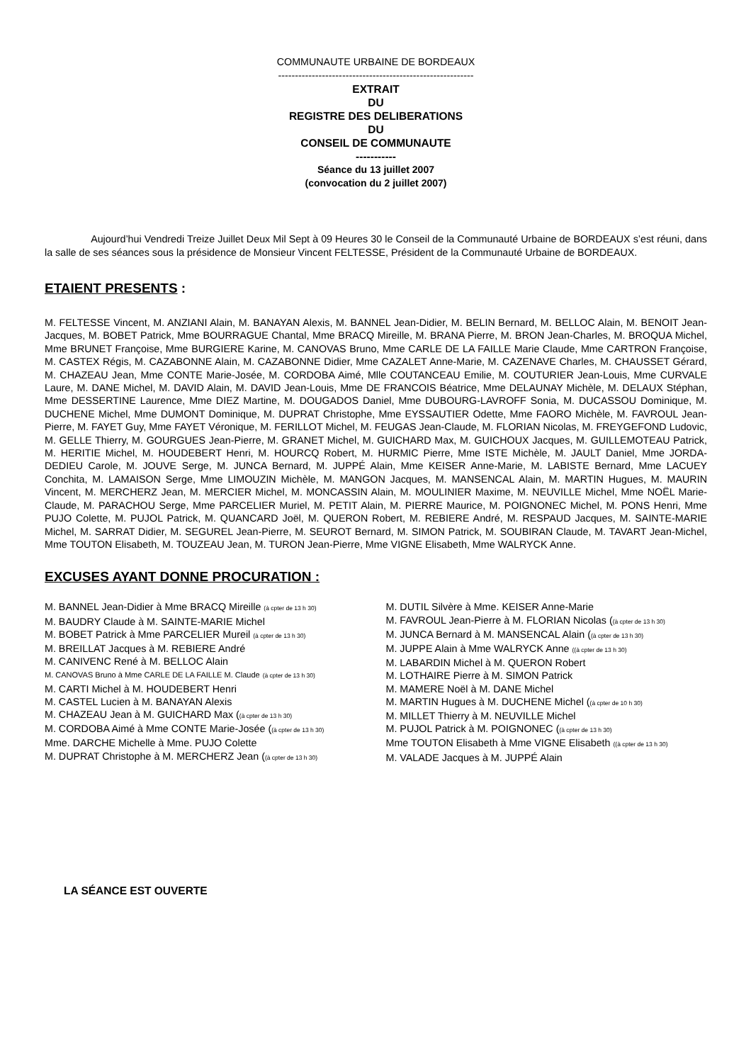COMMUNAUTE URBAINE DE BORDEAUX
----------------------------------------------------------
EXTRAIT
DU
REGISTRE DES DELIBERATIONS
DU
CONSEIL DE COMMUNAUTE
-----------
Séance du 13 juillet 2007
(convocation du 2 juillet 2007)
Aujourd’hui Vendredi Treize Juillet Deux Mil Sept à 09 Heures 30 le Conseil de la Communauté Urbaine de BORDEAUX s’est réuni, dans la salle de ses séances sous la présidence de Monsieur Vincent FELTESSE, Président de la Communauté Urbaine de BORDEAUX.
ETAIENT PRESENTS :
M. FELTESSE Vincent, M. ANZIANI Alain, M. BANAYAN Alexis, M. BANNEL Jean-Didier, M. BELIN Bernard, M. BELLOC Alain, M. BENOIT Jean-Jacques, M. BOBET Patrick, Mme BOURRAGUE Chantal, Mme BRACQ Mireille, M. BRANA Pierre, M. BRON Jean-Charles, M. BROQUA Michel, Mme BRUNET Françoise, Mme BURGIERE Karine, M. CANOVAS Bruno, Mme CARLE DE LA FAILLE Marie Claude, Mme CARTRON Françoise, M. CASTEX Régis, M. CAZABONNE Alain, M. CAZABONNE Didier, Mme CAZALET Anne-Marie, M. CAZENAVE Charles, M. CHAUSSET Gérard, M. CHAZEAU Jean, Mme CONTE Marie-Josée, M. CORDOBA Aimé, Mlle COUTANCEAU Emilie, M. COUTURIER Jean-Louis, Mme CURVALE Laure, M. DANE Michel, M. DAVID Alain, M. DAVID Jean-Louis, Mme DE FRANCOIS Béatrice, Mme DELAUNAY Michèle, M. DELAUX Stéphan, Mme DESSERTINE Laurence, Mme DIEZ Martine, M. DOUGADOS Daniel, Mme DUBOURG-LAVROFF Sonia, M. DUCASSOU Dominique, M. DUCHENE Michel, Mme DUMONT Dominique, M. DUPRAT Christophe, Mme EYSSAUTIER Odette, Mme FAORO Michèle, M. FAVROUL Jean-Pierre, M. FAYET Guy, Mme FAYET Véronique, M. FERILLOT Michel, M. FEUGAS Jean-Claude, M. FLORIAN Nicolas, M. FREYGEFOND Ludovic, M. GELLE Thierry, M. GOURGUES Jean-Pierre, M. GRANET Michel, M. GUICHARD Max, M. GUICHOUX Jacques, M. GUILLEMOTEAU Patrick, M. HERITIE Michel, M. HOUDEBERT Henri, M. HOURCQ Robert, M. HURMIC Pierre, Mme ISTE Michèle, M. JAULT Daniel, Mme JORDA-DEDIEU Carole, M. JOUVE Serge, M. JUNCA Bernard, M. JUPPÉ Alain, Mme KEISER Anne-Marie, M. LABISTE Bernard, Mme LACUEY Conchita, M. LAMAISON Serge, Mme LIMOUZIN Michèle, M. MANGON Jacques, M. MANSENCAL Alain, M. MARTIN Hugues, M. MAURIN Vincent, M. MERCHERZ Jean, M. MERCIER Michel, M. MONCASSIN Alain, M. MOULINIER Maxime, M. NEUVILLE Michel, Mme NOËL Marie-Claude, M. PARACHOU Serge, Mme PARCELIER Muriel, M. PETIT Alain, M. PIERRE Maurice, M. POIGNONEC Michel, M. PONS Henri, Mme PUJO Colette, M. PUJOL Patrick, M. QUANCARD Joël, M. QUERON Robert, M. REBIERE André, M. RESPAUD Jacques, M. SAINTE-MARIE Michel, M. SARRAT Didier, M. SEGUREL Jean-Pierre, M. SEUROT Bernard, M. SIMON Patrick, M. SOUBIRAN Claude, M. TAVART Jean-Michel, Mme TOUTON Elisabeth, M. TOUZEAU Jean, M. TURON Jean-Pierre, Mme VIGNE Elisabeth, Mme WALRYCK Anne.
EXCUSES AYANT DONNE PROCURATION :
M. BANNEL Jean-Didier à Mme BRACQ Mireille (à cpter de 13 h 30)
M. BAUDRY Claude à M. SAINTE-MARIE Michel
M. BOBET Patrick à Mme PARCELIER Mureil (à cpter de 13 h 30)
M. BREILLAT Jacques à M. REBIERE André
M. CANIVENC René à M. BELLOC Alain
M. CANOVAS Bruno à Mme CARLE DE LA FAILLE M. Claude (à cpter de 13 h 30)
M. CARTI Michel à M. HOUDEBERT Henri
M. CASTEL Lucien à M. BANAYAN Alexis
M. CHAZEAU Jean à M. GUICHARD Max ((à cpter de 13 h 30)
M. CORDOBA Aimé à Mme CONTE Marie-Josée ((à cpter de 13 h 30)
Mme. DARCHE Michelle à Mme. PUJO Colette
M. DUPRAT Christophe à M. MERCHERZ Jean ((à cpter de 13 h 30)
M. DUTIL Silvère à Mme. KEISER Anne-Marie
M. FAVROUL Jean-Pierre à M. FLORIAN Nicolas ((à cpter de 13 h 30)
M. JUNCA Bernard à M. MANSENCAL Alain ((à cpter de 13 h 30)
M. JUPPE Alain à Mme WALRYCK Anne ((à cpter de 13 h 30)
M. LABARDIN Michel à M. QUERON Robert
M. LOTHAIRE Pierre à M. SIMON Patrick
M. MAMERE Noël à M. DANE Michel
M. MARTIN Hugues à M. DUCHENE Michel ((à cpter de 10 h 30)
M. MILLET Thierry à M. NEUVILLE Michel
M. PUJOL Patrick à M. POIGNONEC ((à cpter de 13 h 30)
Mme TOUTON Elisabeth à Mme VIGNE Elisabeth ((à cpter de 13 h 30)
M. VALADE Jacques à M. JUPPÉ Alain
LA SÉANCE EST OUVERTE